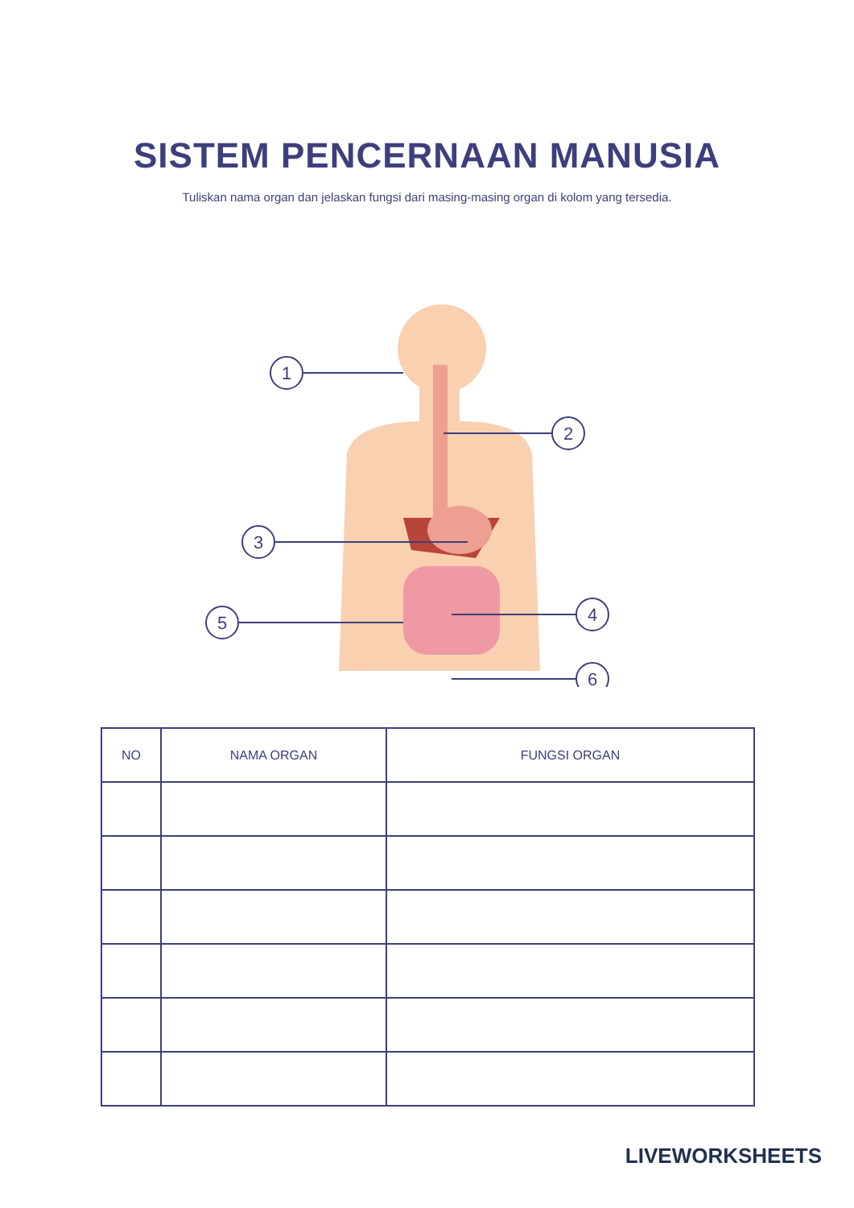SISTEM PENCERNAAN MANUSIA
Tuliskan nama organ dan jelaskan fungsi dari masing-masing organ di kolom yang tersedia.
1
2
3
4
5
6
| NO | NAMA ORGAN | FUNGSI ORGAN |
| --- | --- | --- |
LIVEWORKSHEETS